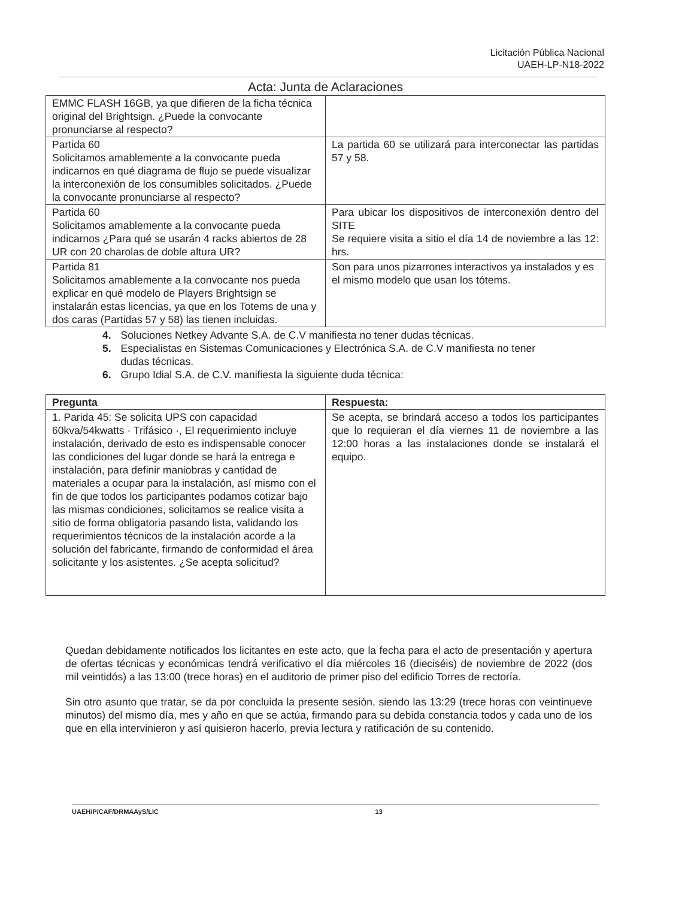Licitación Pública Nacional
UAEH-LP-N18-2022
Acta: Junta de Aclaraciones
| EMMC FLASH 16GB, ya que difieren de la ficha técnica original del Brightsign. ¿Puede la convocante pronunciarse al respecto? | |
| Partida 60 Solicitamos amablemente a la convocante pueda indicarnos en qué diagrama de flujo se puede visualizar la interconexión de los consumibles solicitados. ¿Puede la convocante pronunciarse al respecto? | La partida 60 se utilizará para interconectar las partidas 57 y 58. |
| Partida 60 Solicitamos amablemente a la convocante pueda indicarnos ¿Para qué se usarán 4 racks abiertos de 28 UR con 20 charolas de doble altura UR? | Para ubicar los dispositivos de interconexión dentro del SITE Se requiere visita a sitio el día 14 de noviembre a las 12: hrs. |
| Partida 81 Solicitamos amablemente a la convocante nos pueda explicar en qué modelo de Players Brightsign se instalarán estas licencias, ya que en los Totems de una y dos caras (Partidas 57 y 58) las tienen incluidas. | Son para unos pizarrones interactivos ya instalados y es el mismo modelo que usan los tótems. |
4. Soluciones Netkey Advante S.A. de C.V manifiesta no tener dudas técnicas.
5. Especialistas en Sistemas Comunicaciones y Electrónica S.A. de C.V manifiesta no tener dudas técnicas.
6. Grupo Idial S.A. de C.V. manifiesta la siguiente duda técnica:
| Pregunta | Respuesta: |
| --- | --- |
| 1. Parida 45: Se solicita UPS con capacidad 60kva/54kwatts · Trifásico ·, El requerimiento incluye instalación, derivado de esto es indispensable conocer las condiciones del lugar donde se hará la entrega e instalación, para definir maniobras y cantidad de materiales a ocupar para la instalación, así mismo con el fin de que todos los participantes podamos cotizar bajo las mismas condiciones, solicitamos se realice visita a sitio de forma obligatoria pasando lista, validando los requerimientos técnicos de la instalación acorde a la solución del fabricante, firmando de conformidad el área solicitante y los asistentes. ¿Se acepta solicitud? | Se acepta, se brindará acceso a todos los participantes que lo requieran el día viernes 11 de noviembre a las 12:00 horas a las instalaciones donde se instalará el equipo. |
Quedan debidamente notificados los licitantes en este acto, que la fecha para el acto de presentación y apertura de ofertas técnicas y económicas tendrá verificativo el día miércoles 16 (dieciséis) de noviembre de 2022 (dos mil veintidós) a las 13:00 (trece horas) en el auditorio de primer piso del edificio Torres de rectoría.
Sin otro asunto que tratar, se da por concluida la presente sesión, siendo las 13:29 (trece horas con veintinueve minutos) del mismo día, mes y año en que se actúa, firmando para su debida constancia todos y cada uno de los que en ella intervinieron y así quisieron hacerlo, previa lectura y ratificación de su contenido.
UAEH/P/CAF/DRMAAyS/LIC 13